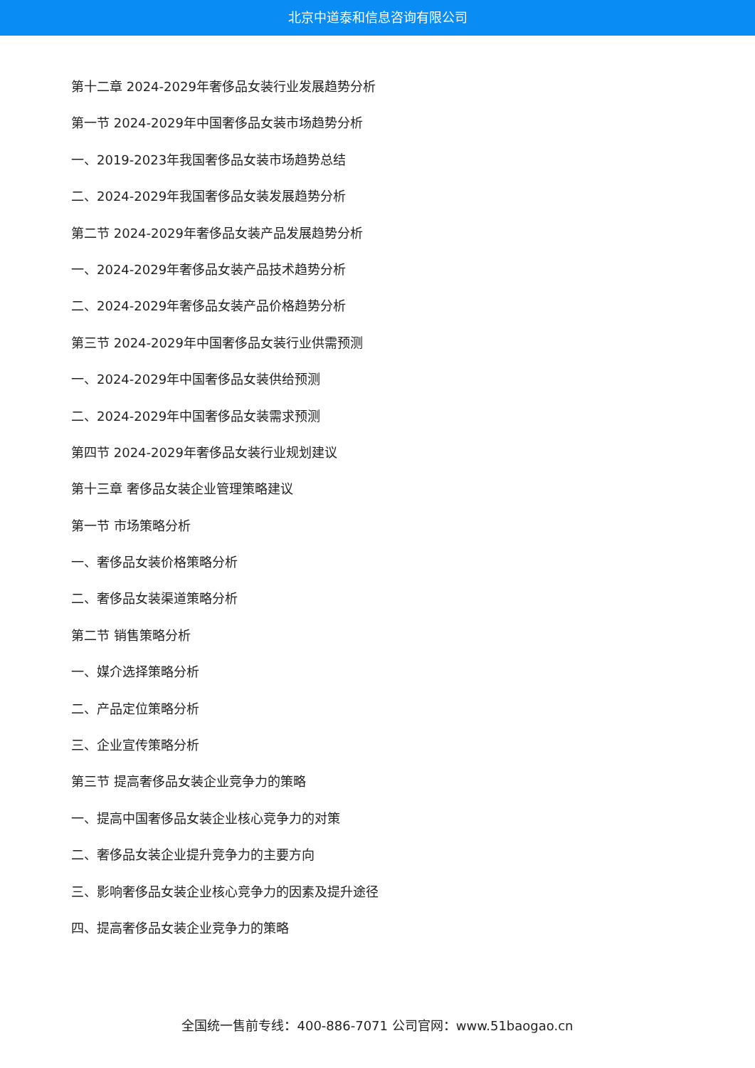北京中道泰和信息咨询有限公司
第十二章 2024-2029年奢侈品女装行业发展趋势分析
第一节 2024-2029年中国奢侈品女装市场趋势分析
一、2019-2023年我国奢侈品女装市场趋势总结
二、2024-2029年我国奢侈品女装发展趋势分析
第二节 2024-2029年奢侈品女装产品发展趋势分析
一、2024-2029年奢侈品女装产品技术趋势分析
二、2024-2029年奢侈品女装产品价格趋势分析
第三节 2024-2029年中国奢侈品女装行业供需预测
一、2024-2029年中国奢侈品女装供给预测
二、2024-2029年中国奢侈品女装需求预测
第四节 2024-2029年奢侈品女装行业规划建议
第十三章 奢侈品女装企业管理策略建议
第一节 市场策略分析
一、奢侈品女装价格策略分析
二、奢侈品女装渠道策略分析
第二节 销售策略分析
一、媒介选择策略分析
二、产品定位策略分析
三、企业宣传策略分析
第三节 提高奢侈品女装企业竞争力的策略
一、提高中国奢侈品女装企业核心竞争力的对策
二、奢侈品女装企业提升竞争力的主要方向
三、影响奢侈品女装企业核心竞争力的因素及提升途径
四、提高奢侈品女装企业竞争力的策略
全国统一售前专线：400-886-7071 公司官网：www.51baogao.cn